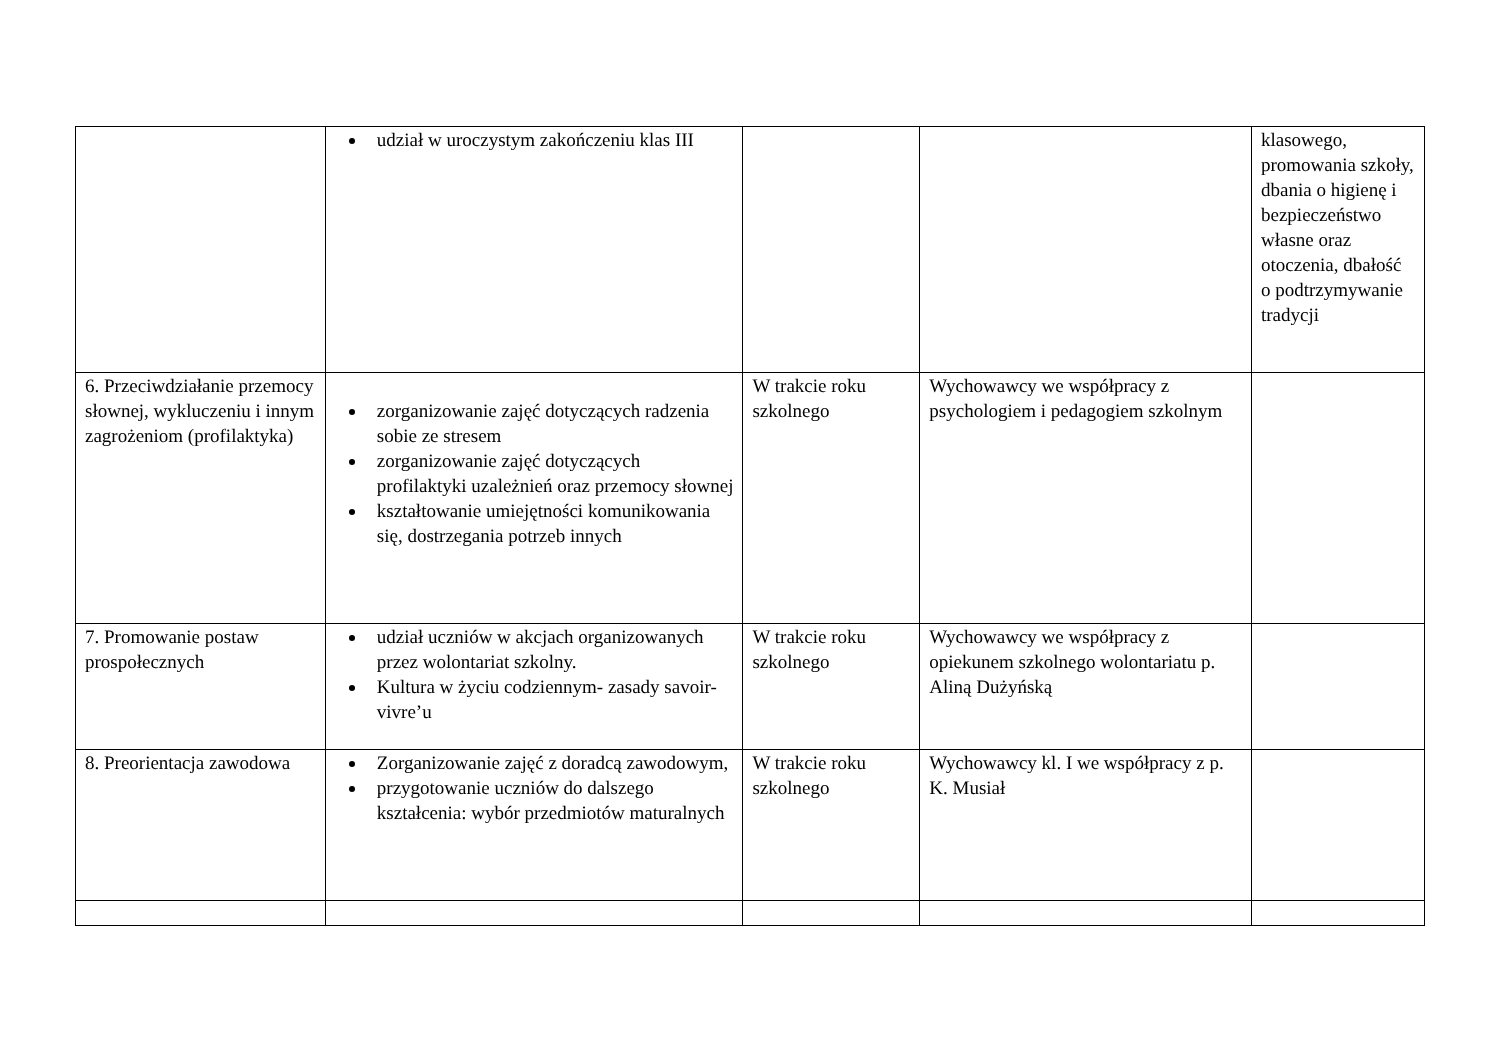| | udział w uroczystym zakończeniu klas III | | | klasowego, promowania szkoły, dbania o higienę i bezpieczeństwo własne oraz otoczenia, dbałość o podtrzymywanie tradycji |
| 6. Przeciwdziałanie przemocy słownej, wykluczeniu i innym zagrożeniom (profilaktyka) | zorganizowanie zajęć dotyczących radzenia sobie ze stresem zorganizowanie zajęć dotyczących profilaktyki uzależnień oraz przemocy słownej kształtowanie umiejętności komunikowania się, dostrzegania potrzeb innych | W trakcie roku szkolnego | Wychowawcy we współpracy z psychologiem i pedagogiem szkolnym | |
| 7. Promowanie postaw prospołecznych | udział uczniów w akcjach organizowanych przez wolontariat szkolny. Kultura w życiu codziennym- zasady savoir-vivre’u | W trakcie roku szkolnego | Wychowawcy we współpracy z opiekunem szkolnego wolontariatu p. Aliną Dużyńską | |
| 8. Preorientacja zawodowa | Zorganizowanie zajęć z doradcą zawodowym, przygotowanie uczniów do dalszego kształcenia: wybór przedmiotów maturalnych | W trakcie roku szkolnego | Wychowawcy kl. I we współpracy z p. K. Musiał | |